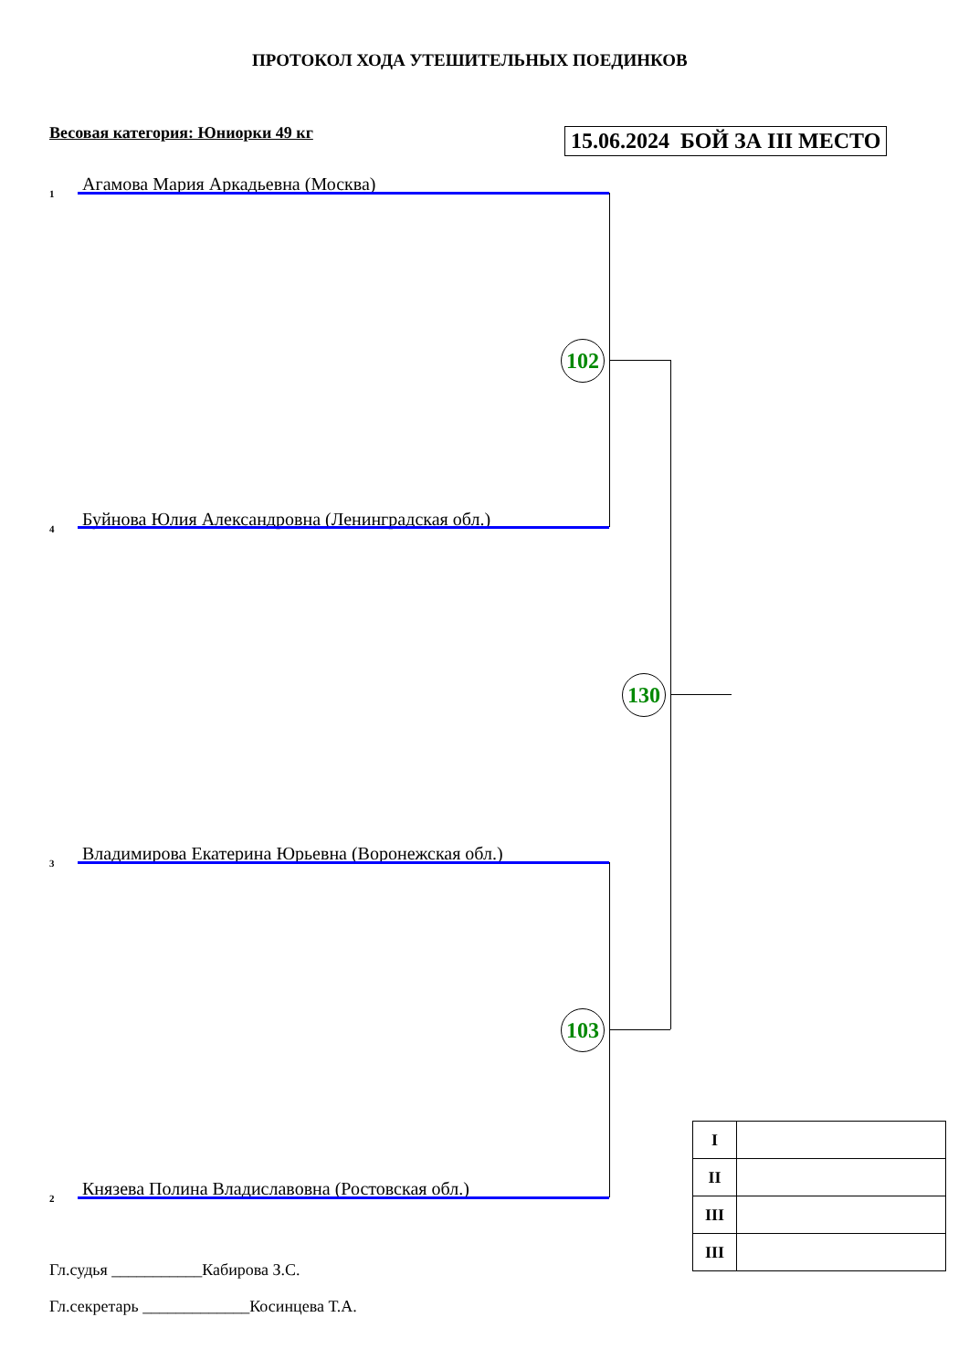ПРОТОКОЛ ХОДА УТЕШИТЕЛЬНЫХ ПОЕДИНКОВ
Весовая категория: Юниорки 49 кг 15.06.2024 БОЙ ЗА III МЕСТО
1 Агамова Мария Аркадьевна (Москва)
4 Буйнова Юлия Александровна (Ленинградская обл.)
3 Владимирова Екатерина Юрьевна (Воронежская обл.)
2 Князева Полина Владиславовна (Ростовская обл.)
102
103
130
| I | |
| II | |
| III | |
| III | |
Гл.судья ___________Кабирова З.С.
Гл.секретарь _____________Косинцева Т.А.